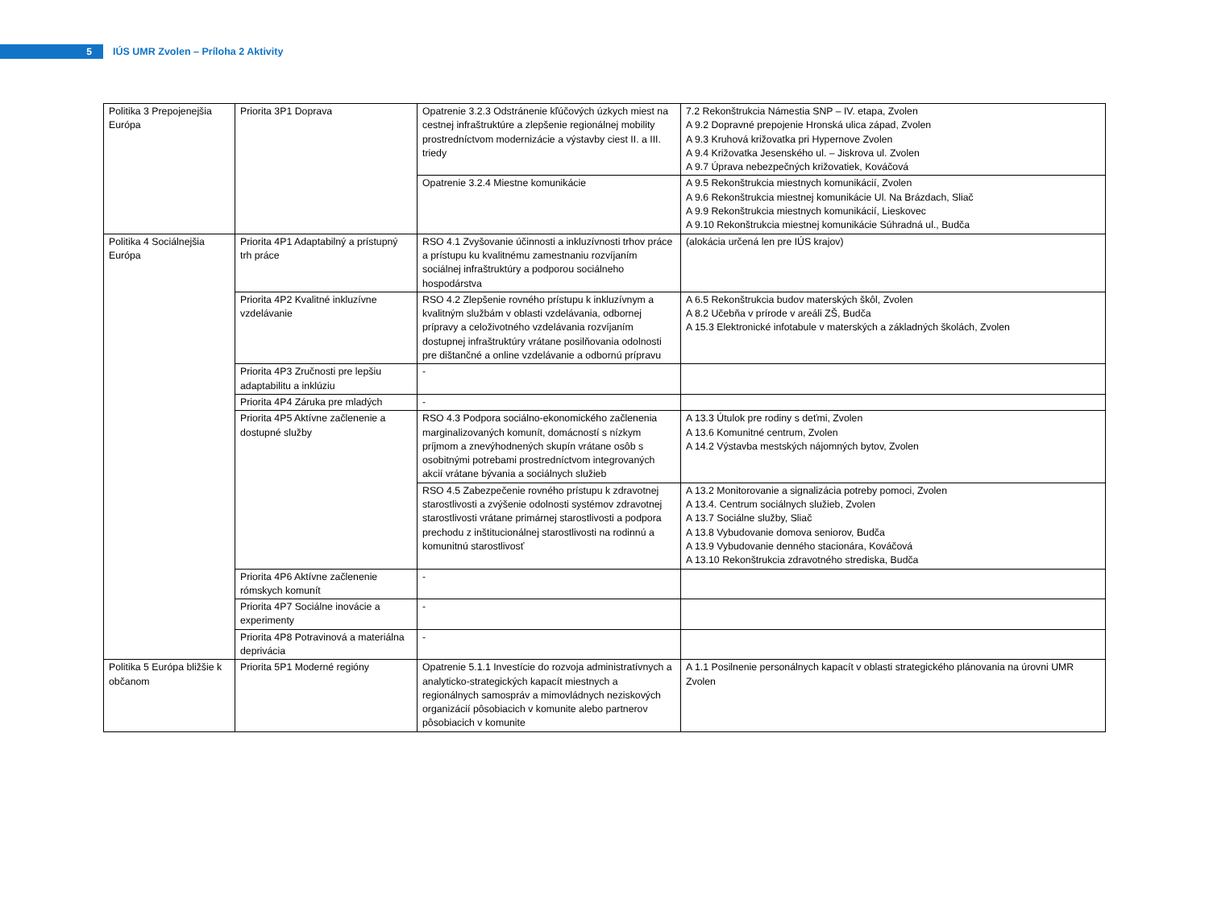5
IÚS UMR Zvolen – Príloha 2 Aktivity
| Politika 3 Prepojenejšia Európa | Priorita 3P1 Doprava | Opatrenie 3.2.3 Odstránenie kľúčových úzkych miest na cestnej infraštruktúre a zlepšenie regionálnej mobility prostredníctvom modernizácie a výstavby ciest II. a III. triedy | 7.2 Rekonštrukcia Námestia SNP – IV. etapa, Zvolen A 9.2 Dopravné prepojenie Hronská ulica západ, Zvolen A 9.3 Kruhová križovatka pri Hypernove Zvolen A 9.4 Križovatka Jesenského ul. – Jiskrova ul. Zvolen A 9.7 Úprava nebezpečných križovatiek, Kováčová |
| | | Opatrenie 3.2.4 Miestne komunikácie | A 9.5 Rekonštrukcia miestnych komunikácií, Zvolen A 9.6 Rekonštrukcia miestnej komunikácie Ul. Na Brázdach, Sliač A 9.9 Rekonštrukcia miestnych komunikácií, Lieskovec A 9.10 Rekonštrukcia miestnej komunikácie Súhradná ul., Budča |
| Politika 4 Sociálnejšia Európa | Priorita 4P1 Adaptabilný a prístupný trh práce | RSO 4.1 Zvyšovanie účinnosti a inkluzívnosti trhov práce a prístupu ku kvalitnému zamestnaniu rozvíjaním sociálnej infraštruktúry a podporou sociálneho hospodárstva | (alokácia určená len pre IÚS krajov) |
| | Priorita 4P2 Kvalitné inkluzívne vzdelávanie | RSO 4.2 Zlepšenie rovného prístupu k inkluzívnym a kvalitným službám v oblasti vzdelávania, odbornej prípravy a celoživotného vzdelávania rozvíjaním dostupnej infraštruktúry vrátane posilňovania odolnosti pre dištančné a online vzdelávanie a odbornú prípravu | A 6.5 Rekonštrukcia budov materských škôl, Zvolen A 8.2 Učebňa v prírode v areáli ZŠ, Budča A 15.3 Elektronické infotabule v materských a základných školách, Zvolen |
| | Priorita 4P3 Zručnosti pre lepšiu adaptabilitu a inklúziu | - | |
| | Priorita 4P4 Záruka pre mladých | - | |
| | Priorita 4P5 Aktívne začlenenie a dostupné služby | RSO 4.3 Podpora sociálno-ekonomického začlenenia marginalizovaných komunít, domácností s nízkym príjmom a znevýhodnených skupín vrátane osôb s osobitnými potrebami prostredníctvom integrovaných akcií vrátane bývania a sociálnych služieb | A 13.3 Útulok pre rodiny s deťmi, Zvolen A 13.6 Komunitné centrum, Zvolen A 14.2 Výstavba mestských nájomných bytov, Zvolen |
| | | RSO 4.5 Zabezpečenie rovného prístupu k zdravotnej starostlivosti a zvýšenie odolnosti systémov zdravotnej starostlivosti vrátane primárnej starostlivosti a podpora prechodu z inštitucionálnej starostlivosti na rodinnú a komunitnú starostlivosť | A 13.2 Monitorovanie a signalizácia potreby pomoci, Zvolen A 13.4. Centrum sociálnych služieb, Zvolen A 13.7 Sociálne služby, Sliač A 13.8 Vybudovanie domova seniorov, Budča A 13.9 Vybudovanie denného stacionára, Kováčová A 13.10 Rekonštrukcia zdravotného strediska, Budča |
| | Priorita 4P6 Aktívne začlenenie rómskych komunít | - | |
| | Priorita 4P7 Sociálne inovácie a experimenty | - | |
| | Priorita 4P8 Potravinová a materiálna deprivácia | - | |
| Politika 5 Európa bližšie k občanom | Priorita 5P1 Moderné regióny | Opatrenie 5.1.1 Investície do rozvoja administratívnych a analyticko-strategických kapacít miestnych a regionálnych samospráv a mimovládnych neziskových organizácií pôsobiacich v komunite alebo partnerov pôsobiacich v komunite | A 1.1 Posilnenie personálnych kapacít v oblasti strategického plánovania na úrovni UMR Zvolen |